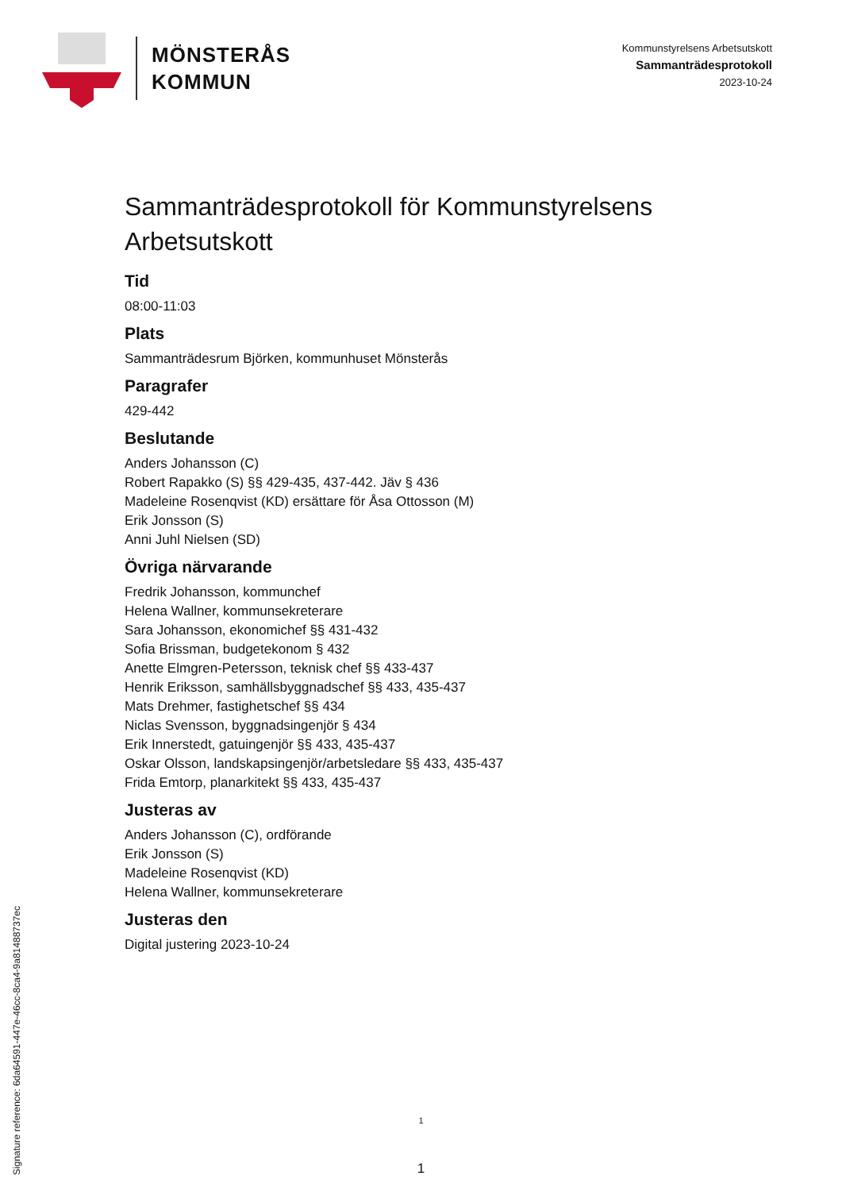MÖNSTERÅS
KOMMUN
Kommunstyrelsens Arbetsutskott
Sammanträdesprotokoll
2023-10-24
Sammanträdesprotokoll för Kommunstyrelsens Arbetsutskott
Tid
08:00-11:03
Plats
Sammanträdesrum Björken, kommunhuset Mönsterås
Paragrafer
429-442
Beslutande
Anders Johansson (C)
Robert Rapakko (S) §§ 429-435, 437-442. Jäv § 436
Madeleine Rosenqvist (KD) ersättare för Åsa Ottosson (M)
Erik Jonsson (S)
Anni Juhl Nielsen (SD)
Övriga närvarande
Fredrik Johansson, kommunchef
Helena Wallner, kommunsekreterare
Sara Johansson, ekonomichef §§ 431-432
Sofia Brissman, budgetekonom § 432
Anette Elmgren-Petersson, teknisk chef §§ 433-437
Henrik Eriksson, samhällsbyggnadschef §§ 433, 435-437
Mats Drehmer, fastighetschef §§ 434
Niclas Svensson, byggnadsingenjör § 434
Erik Innerstedt, gatuingenjör §§ 433, 435-437
Oskar Olsson, landskapsingenjör/arbetsledare §§ 433, 435-437
Frida Emtorp, planarkitekt §§ 433, 435-437
Justeras av
Anders Johansson (C), ordförande
Erik Jonsson (S)
Madeleine Rosenqvist (KD)
Helena Wallner, kommunsekreterare
Justeras den
Digital justering 2023-10-24
1
1
Signature reference: 6da64591-447e-46cc-8ca4-9a81488737ec